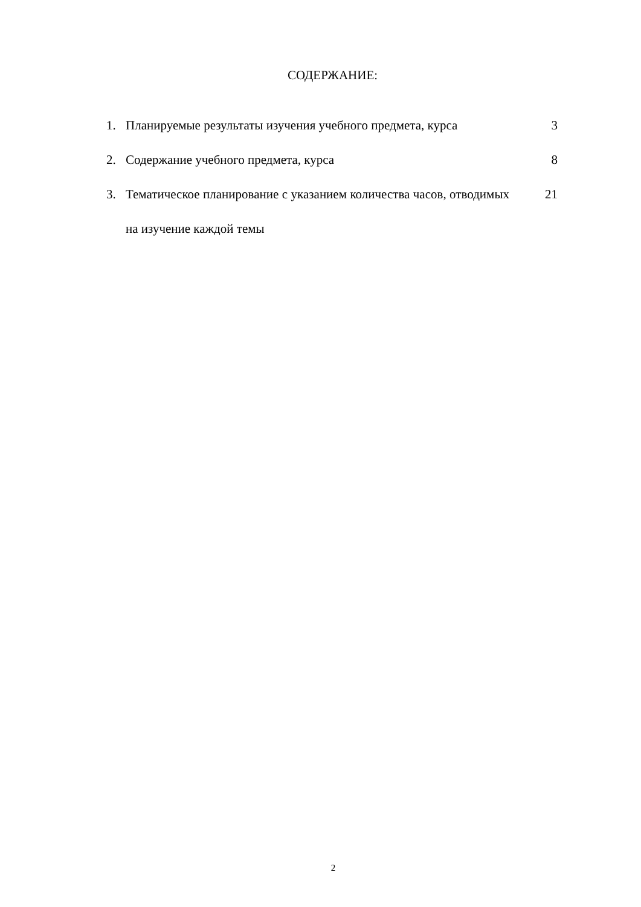СОДЕРЖАНИЕ:
| 1. | Планируемые результаты изучения учебного предмета, курса | 3 |
| 2. | Содержание учебного предмета, курса | 8 |
| 3. | Тематическое планирование с указанием количества часов, отводимых на изучение каждой темы | 21 |
2